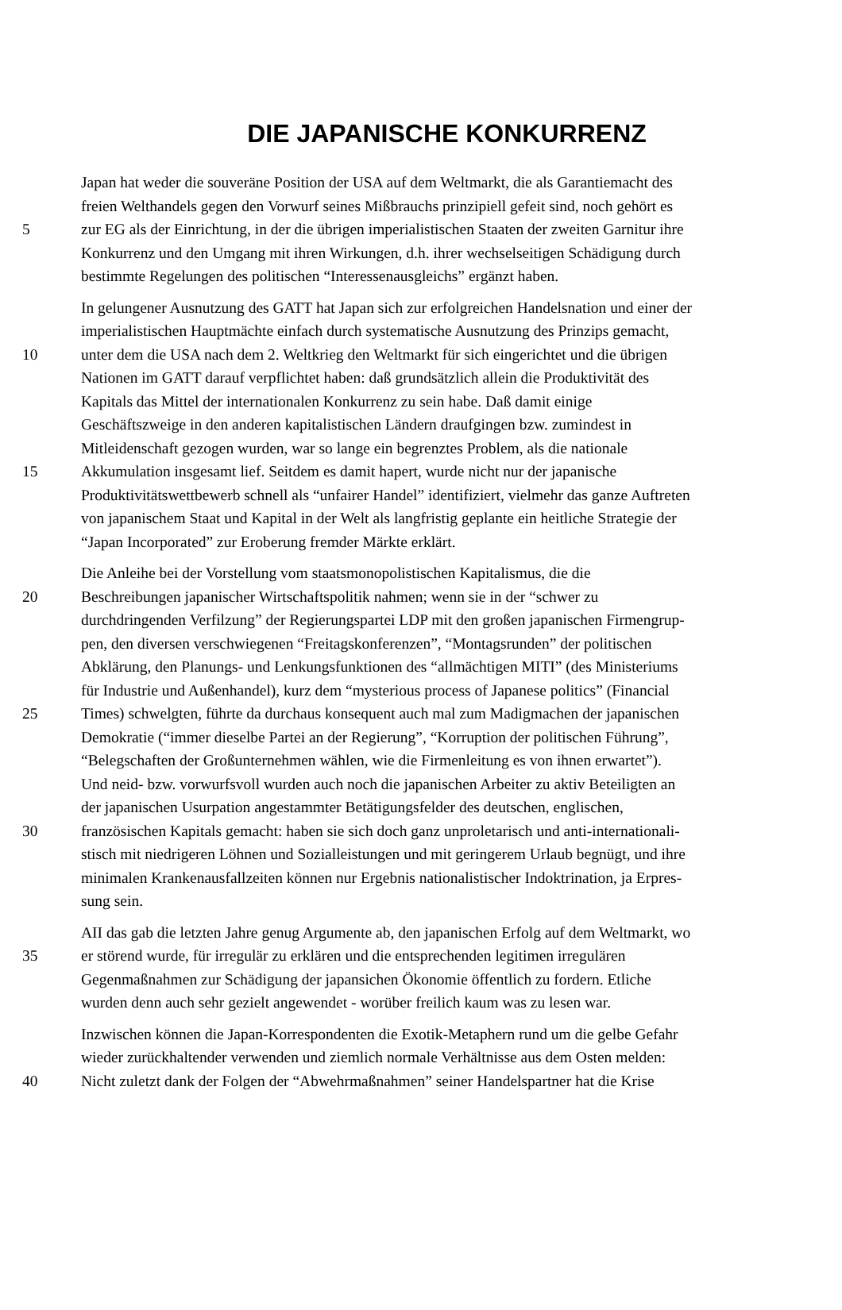DIE JAPANISCHE KONKURRENZ
Japan hat weder die souveräne Position der USA auf dem Weltmarkt, die als Garantiemacht des
freien Welthandels gegen den Vorwurf seines Mißbrauchs prinzipiell gefeit sind, noch gehört es
5 zur EG als der Einrichtung, in der die übrigen imperialistischen Staaten der zweiten Garnitur ihre
Konkurrenz und den Umgang mit ihren Wirkungen, d.h. ihrer wechselseitigen Schädigung durch
bestimmte Regelungen des politischen “Interessenausgleichs” ergänzt haben.
In gelungener Ausnutzung des GATT hat Japan sich zur erfolgreichen Handelsnation und einer der
imperialistischen Hauptmächte einfach durch systematische Ausnutzung des Prinzips gemacht,
10 unter dem die USA nach dem 2. Weltkrieg den Weltmarkt für sich eingerichtet und die übrigen
Nationen im GATT darauf verpflichtet haben: daß grundsätzlich allein die Produktivität des
Kapitals das Mittel der internationalen Konkurrenz zu sein habe. Daß damit einige
Geschäftszweige in den anderen kapitalistischen Ländern draufgingen bzw. zumindest in
Mitleidenschaft gezogen wurden, war so lange ein begrenztes Problem, als die nationale
15 Akkumulation insgesamt lief. Seitdem es damit hapert, wurde nicht nur der japanische
Produktivitätswettbewerb schnell als “unfairer Handel” identifiziert, vielmehr das ganze Auftreten
von japanischem Staat und Kapital in der Welt als langfristig geplante ein heitliche Strategie der
“Japan Incorporated” zur Eroberung fremder Märkte erklärt.
Die Anleihe bei der Vorstellung vom staatsmonopolistischen Kapitalismus, die die
20 Beschreibungen japanischer Wirtschaftspolitik nahmen; wenn sie in der “schwer zu
durchdringenden Verfilzung” der Regierungspartei LDP mit den großen japanischen Firmengrup-
pen, den diversen verschwiegenen “Freitagskonferenzen”, “Montagsrunden” der politischen
Abklärung, den Planungs- und Lenkungsfunktionen des “allmächtigen MITI” (des Ministeriums
für Industrie und Außenhandel), kurz dem “mysterious process of Japanese politics” (Financial
25 Times) schwelgten, führte da durchaus konsequent auch mal zum Madigmachen der japanischen
Demokratie (“immer dieselbe Partei an der Regierung”, “Korruption der politischen Führung”,
“Belegschaften der Großunternehmen wählen, wie die Firmenleitung es von ihnen erwartet”).
Und neid- bzw. vorwurfsvoll wurden auch noch die japanischen Arbeiter zu aktiv Beteiligten an
der japanischen Usurpation angestammter Betätigungsfelder des deutschen, englischen,
30 französischen Kapitals gemacht: haben sie sich doch ganz unproletarisch und anti-internationali-
stisch mit niedrigeren Löhnen und Sozialleistungen und mit geringerem Urlaub begnügt, und ihre
minimalen Krankenausfallzeiten können nur Ergebnis nationalistischer Indoktrination, ja Erpres-
sung sein.
AII das gab die letzten Jahre genug Argumente ab, den japanischen Erfolg auf dem Weltmarkt, wo
35 er störend wurde, für irregulär zu erklären und die entsprechenden legitimen irregulären
Gegenmaßnahmen zur Schädigung der japansichen Ökonomie öffentlich zu fordern. Etliche
wurden denn auch sehr gezielt angewendet - worüber freilich kaum was zu lesen war.
Inzwischen können die Japan-Korrespondenten die Exotik-Metaphern rund um die gelbe Gefahr
wieder zurückhaltender verwenden und ziemlich normale Verhältnisse aus dem Osten melden:
40 Nicht zuletzt dank der Folgen der “Abwehrmaßnahmen” seiner Handelspartner hat die Krise